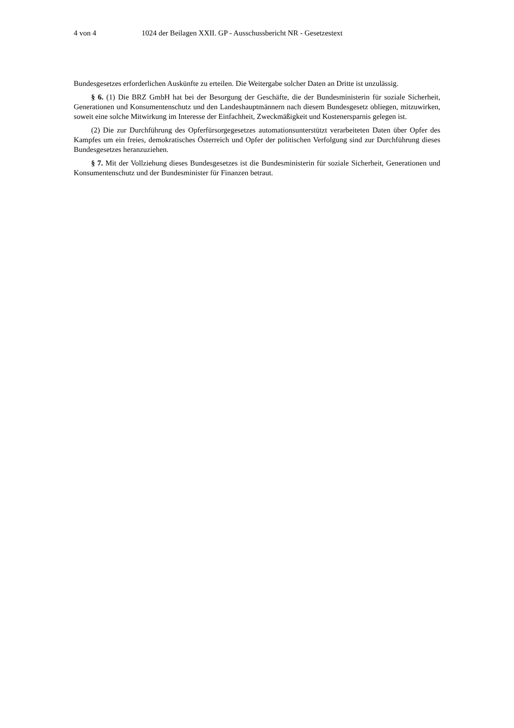4 von 4 1024 der Beilagen XXII. GP - Ausschussbericht NR - Gesetzestext
Bundesgesetzes erforderlichen Auskünfte zu erteilen. Die Weitergabe solcher Daten an Dritte ist unzulässig.
§ 6. (1) Die BRZ GmbH hat bei der Besorgung der Geschäfte, die der Bundesministerin für soziale Sicherheit, Generationen und Konsumentenschutz und den Landeshauptmännern nach diesem Bundesgesetz obliegen, mitzuwirken, soweit eine solche Mitwirkung im Interesse der Einfachheit, Zweckmäßigkeit und Kostenersparnis gelegen ist.
(2) Die zur Durchführung des Opferfürsorgegesetzes automationsunterstützt verarbeiteten Daten über Opfer des Kampfes um ein freies, demokratisches Österreich und Opfer der politischen Verfolgung sind zur Durchführung dieses Bundesgesetzes heranzuziehen.
§ 7. Mit der Vollziehung dieses Bundesgesetzes ist die Bundesministerin für soziale Sicherheit, Generationen und Konsumentenschutz und der Bundesminister für Finanzen betraut.